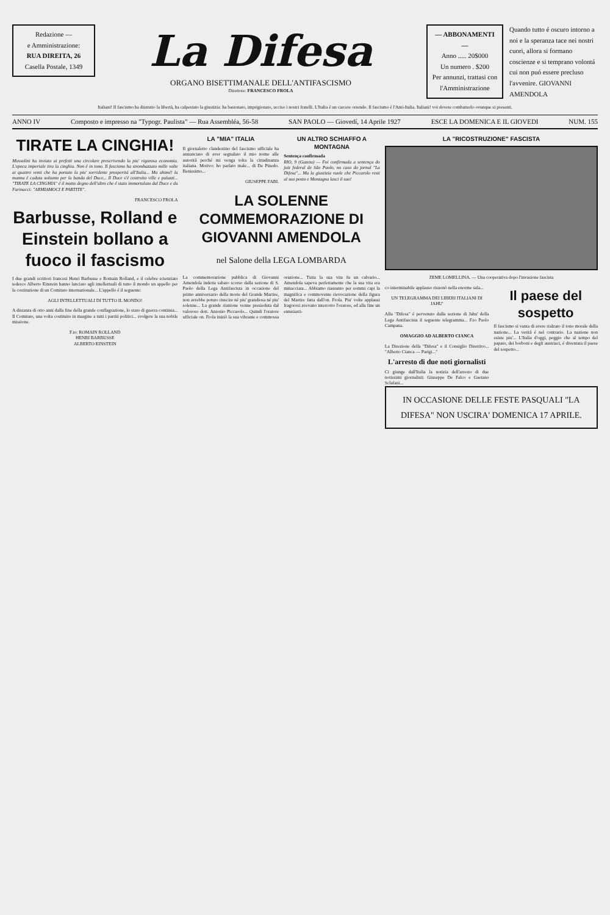Redazione —
e Amministrazione:
RUA DIREITA, 26
Casella Postale, 1349
La Difesa
ORGANO BISETTIMANALE DELL'ANTIFASCISMO
Direttore: FRANCESCO FROLA
— ABBONAMENTI —
Anno ..... 20$000
Un numero . $200
Per annunzi, trattasi con l'Amministrazione
Quando tutto é oscuro intorno a noi e la speranza tace nei nostri cuori, allora si formano coscienze e si temprano volontá cui non puó essere precluso l'avvenire. GIOVANNI AMENDOLA
Italiani! Il fascismo ha distrutto la libertà, ha calpestato la giustizia: ha bastonato, imprigionato, ucciso i nostri fratelli. L'Italia é un carcere orrendo. Il fascismo é l'Anti-Italia. Italiani! voi dovete combatterlo ovunque si presenti.
ANNO IV Composto e impresso na "Typogr. Paulista" — Rua Assembléa, 56-58 SAN PAOLO — Giovedí, 14 Aprile 1927 ESCE LA DOMENICA E IL GIOVEDI NUM. 155
TIRATE LA CINGHIA!
Mussolini ha inviato ai prefetti una circolare prescrivendo la piu' rigorosa economia. L'epoca imperiale tira la cinghia. Non é in tono. Il fascismo ha strombazzato mille volte ai quattro venti che ha portato la piu' sorridente prosperitá all'Italia... Ma ahimé! la manna é caduta soltanto per la banda del Duce... Il Duce s'é costruito ville e palazzi... "TIRATE LA CINGHIA" é il motto degno dell'altro che é stato immortalato dal Duce e da Farinacci: "ARMIAMOCI E PARTITE".
FRANCESCO FROLA
Barbusse, Rolland e Einstein bollano a fuoco il fascismo
I due grandi scrittori francesi Henri Barbusse e Romain Rolland, e il celebre scienziato tedesco Alberto Einstein hanno lanciato agli intellettuali di tutto il mondo un appello per la costituzione di un Comitato internazionale... L'appello é il seguente:
AGLI INTELLETTUALI DI TUTTO IL MONDO!
A distanza di otto anni dalla fine della grande conflagrazione, lo stato di guerra continua... Il Comitato, una volta costituito in margine a tutti i partiti politici... svolgere la sua nobile missione.
F.to: ROMAIN ROLLAND
HENRI BARBUSSE
ALBERTO EINSTEIN
LA "MIA" ITALIA
Il giornaletto clandestino del fascismo ufficiale ha annunciato di aver segnalato il mio nome alle autoritá perché mi venga tolta la cittadinanza italiana. Motivo: ho parlato male... di De Pinedo. Benissimo...
GIUSEPPE FABI.
UN ALTRO SCHIAFFO A MONTAGNA
Sentença confirmada
RIO, 9 (Gazeta) — Foi confirmada a sentença do juiz federal de São Paulo, no caso do jornal "La Difesa"... Ma la giustizia vuole che Piccarolo resti al suo posto e Montagna lasci il suo!
LA SOLENNE COMMEMORAZIONE DI GIOVANNI AMENDOLA
nel Salone della LEGA LOMBARDA
La commemorazione pubblica di Giovanni Amendola indetta sabato scorso dalla sezione di S. Paolo della Lega Antifascista in occasione del primo anniversario della morte del Grande Martire, non avrebbe potuto riuscire né piu' grandiosa né piu' solenne... La grande riunione venne presieduta dal valoroso dott. Antonio Piccarolo... Quindi l'oratore ufficiale on. Frola iniziò la sua vibrante e commossa orazione... Tutta la sua vita fu un calvario... Amendola sapeva perfettamente che la sua vita era minacciata... Abbiamo riassunto per sommi capi la magnifica e commovente rievocazione della figura del Martire fatta dall'on. Frola. Piu' volte applausi fragorosi avevano interrotto l'oratore, ed alla fine un entusiasti-
LA "RICOSTRUZIONE" FASCISTA
ZEME LOMELLINA. — Una cooperativa dopo l'invasione fascista
co interminabile applauso risuonò nella enorme sala...
UN TELEGRAMMA DEI LIBERI ITALIANI DI JAHU'
Alla "Difesa" é pervenuto dalla sezione di Jahu' della Lega Antifascista il seguente telegramma... F.to Paolo Campana.
OMAGGIO AD ALBERTO CIANCA
La Direzione della "Difesa" e il Consiglio Direttivo... "Alberto Cianca — Parigi..."
L'arresto di due noti giornalisti
Ci giunge dall'Italia la notizia dell'arresto di due notissimi giornalisti: Giuseppe De Falco e Gaetano Sclafani...
Il paese del sospetto
Il fascismo si vanta di avere rialzato il tono morale della nazione... La veritá é nel contrario. La nazione non esiste piu'... L'Italia d'oggi, peggio che al tempo del papato, dei borboni e degli austriaci, é diventata il paese del sospetto...
IN OCCASIONE DELLE FESTE PASQUALI "LA DIFESA" NON USCIRA' DOMENICA 17 APRILE.